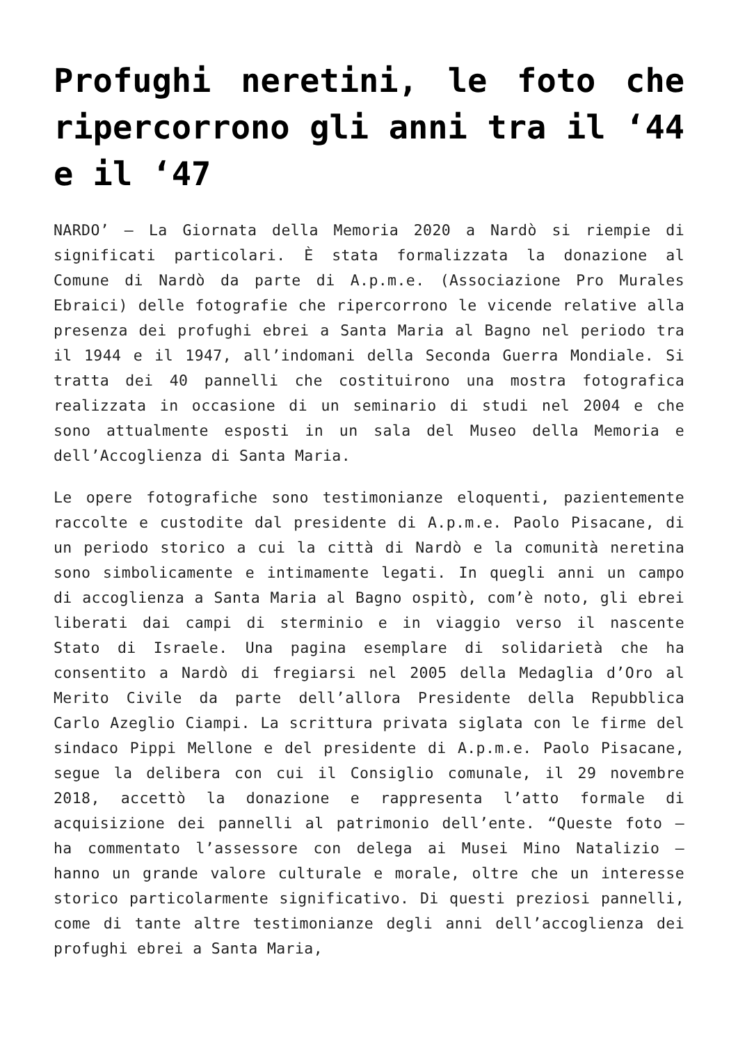Profughi neretini, le foto che ripercorrono gli anni tra il ‘44 e il ‘47
NARDO’ – La Giornata della Memoria 2020 a Nardò si riempie di significati particolari. È stata formalizzata la donazione al Comune di Nardò da parte di A.p.m.e. (Associazione Pro Murales Ebraici) delle fotografie che ripercorrono le vicende relative alla presenza dei profughi ebrei a Santa Maria al Bagno nel periodo tra il 1944 e il 1947, all’indomani della Seconda Guerra Mondiale. Si tratta dei 40 pannelli che costituirono una mostra fotografica realizzata in occasione di un seminario di studi nel 2004 e che sono attualmente esposti in un sala del Museo della Memoria e dell’Accoglienza di Santa Maria.
Le opere fotografiche sono testimonianze eloquenti, pazientemente raccolte e custodite dal presidente di A.p.m.e. Paolo Pisacane, di un periodo storico a cui la città di Nardò e la comunità neretina sono simbolicamente e intimamente legati. In quegli anni un campo di accoglienza a Santa Maria al Bagno ospitò, com’è noto, gli ebrei liberati dai campi di sterminio e in viaggio verso il nascente Stato di Israele. Una pagina esemplare di solidarietà che ha consentito a Nardò di fregiarsi nel 2005 della Medaglia d’Oro al Merito Civile da parte dell’allora Presidente della Repubblica Carlo Azeglio Ciampi. La scrittura privata siglata con le firme del sindaco Pippi Mellone e del presidente di A.p.m.e. Paolo Pisacane, segue la delibera con cui il Consiglio comunale, il 29 novembre 2018, accettò la donazione e rappresenta l’atto formale di acquisizione dei pannelli al patrimonio dell’ente. “Queste foto – ha commentato l’assessore con delega ai Musei Mino Natalizio – hanno un grande valore culturale e morale, oltre che un interesse storico particolarmente significativo. Di questi preziosi pannelli, come di tante altre testimonianze degli anni dell’accoglienza dei profughi ebrei a Santa Maria,